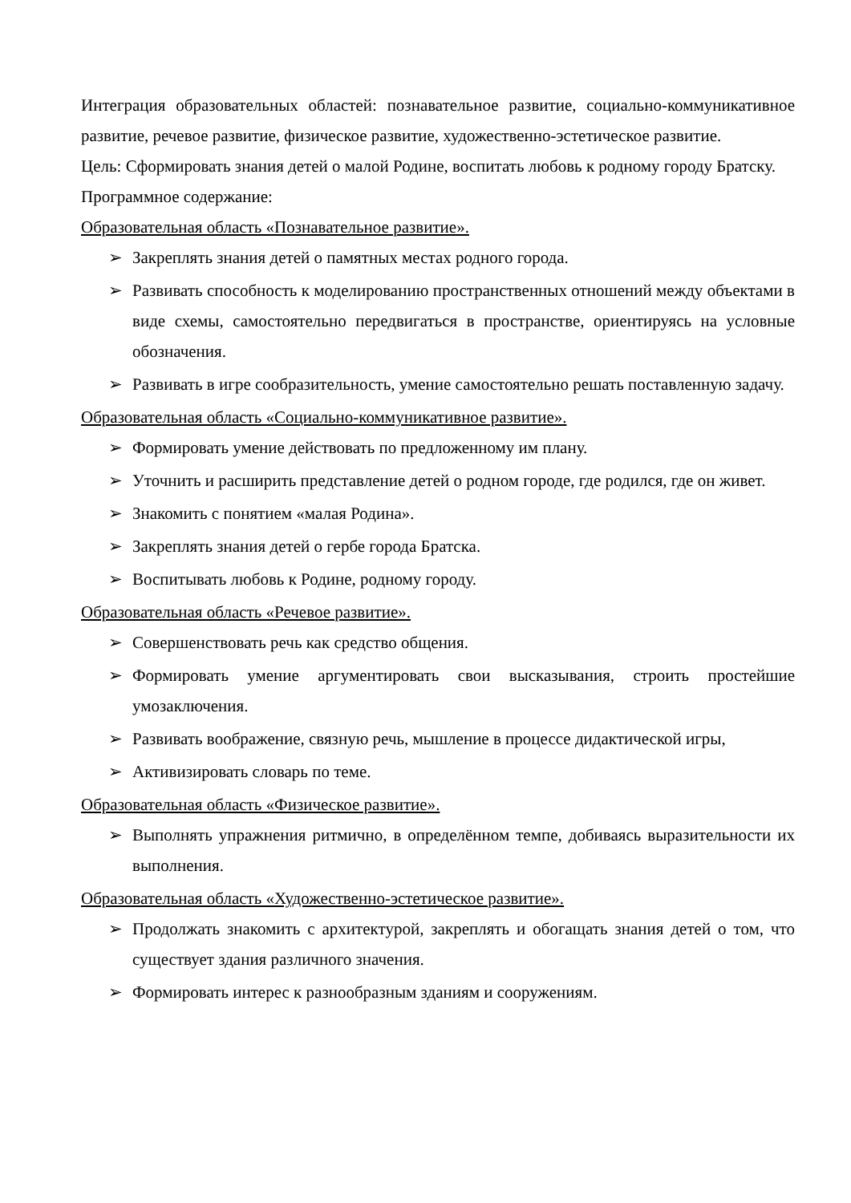Интеграция образовательных областей: познавательное развитие, социально-коммуникативное развитие, речевое развитие, физическое развитие, художественно-эстетическое развитие.
Цель: Сформировать знания детей о малой Родине, воспитать любовь к родному городу Братску.
Программное содержание:
Образовательная область «Познавательное развитие».
➢ Закреплять знания детей о памятных местах родного города.
➢ Развивать способность к моделированию пространственных отношений между объектами в виде схемы, самостоятельно передвигаться в пространстве, ориентируясь на условные обозначения.
➢ Развивать в игре сообразительность, умение самостоятельно решать поставленную задачу.
Образовательная область «Социально-коммуникативное развитие».
➢ Формировать умение действовать по предложенному им плану.
➢ Уточнить и расширить представление детей о родном городе, где родился, где он живет.
➢ Знакомить с понятием «малая Родина».
➢ Закреплять знания детей о гербе города Братска.
➢ Воспитывать любовь к Родине, родному городу.
Образовательная область «Речевое развитие».
➢ Совершенствовать речь как средство общения.
➢ Формировать умение аргументировать свои высказывания, строить простейшие умозаключения.
➢ Развивать воображение, связную речь, мышление в процессе дидактической игры,
➢ Активизировать словарь по теме.
Образовательная область «Физическое развитие».
➢ Выполнять упражнения ритмично, в определённом темпе, добиваясь выразительности их выполнения.
Образовательная область «Художественно-эстетическое развитие».
➢ Продолжать знакомить с архитектурой, закреплять и обогащать знания детей о том, что существует здания различного значения.
➢ Формировать интерес к разнообразным зданиям и сооружениям.